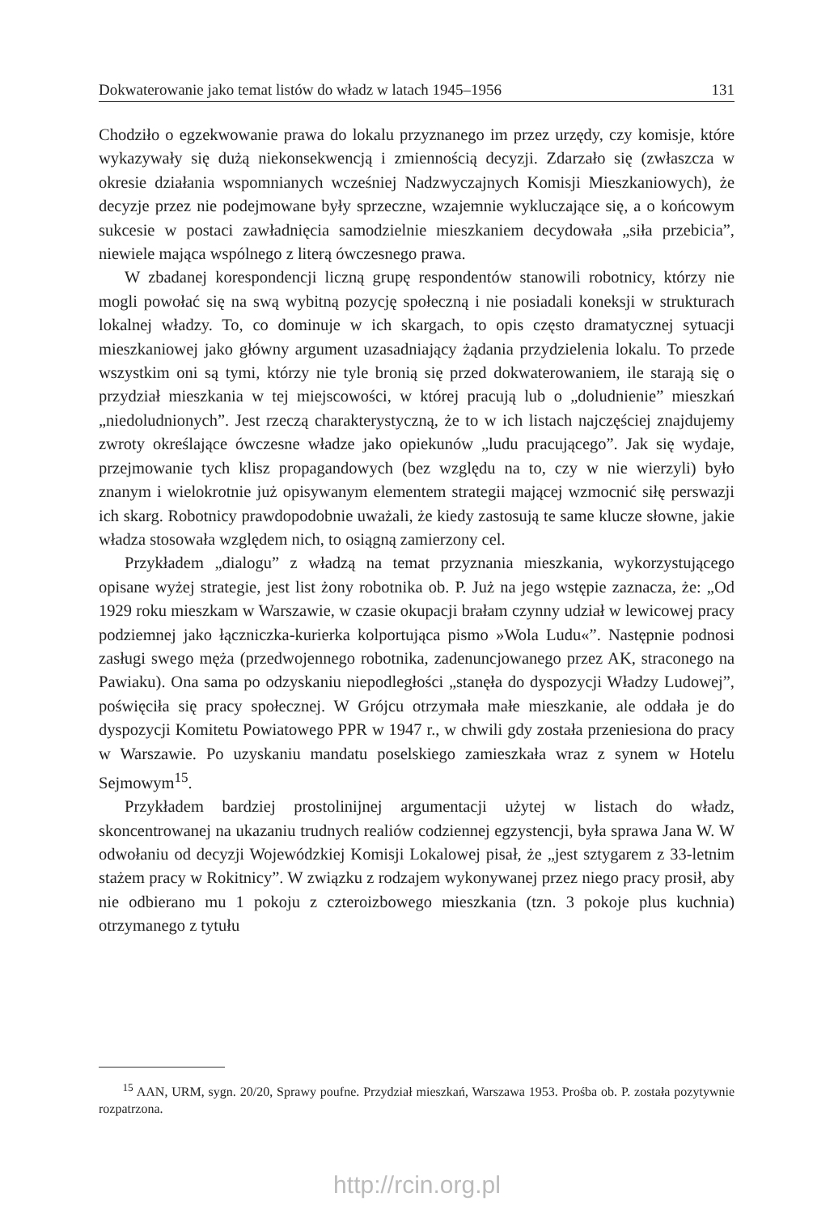Dokwaterowanie jako temat listów do władz w latach 1945–1956 131
Chodziło o egzekwowanie prawa do lokalu przyznanego im przez urzędy, czy komisje, które wykazywały się dużą niekonsekwencją i zmiennością decyzji. Zdarzało się (zwłaszcza w okresie działania wspomnianych wcześniej Nadzwyczajnych Komisji Mieszkaniowych), że decyzje przez nie podejmowane były sprzeczne, wzajemnie wykluczające się, a o końcowym sukcesie w postaci zawładnięcia samodzielnie mieszkaniem decydowała „siła przebicia”, niewiele mająca wspólnego z literą ówczesnego prawa.
W zbadanej korespondencji liczną grupę respondentów stanowili robotnicy, którzy nie mogli powołać się na swą wybitną pozycję społeczną i nie posiadali koneksji w strukturach lokalnej władzy. To, co dominuje w ich skargach, to opis często dramatycznej sytuacji mieszkaniowej jako główny argument uzasadniający żądania przydzielenia lokalu. To przede wszystkim oni są tymi, którzy nie tyle bronią się przed dokwaterowaniem, ile starają się o przydział mieszkania w tej miejscowości, w której pracują lub o „doludnienie” mieszkań „niedoludnionych”. Jest rzeczą charakterystyczną, że to w ich listach najczęściej znajdujemy zwroty określające ówczesne władze jako opiekunów „ludu pracującego”. Jak się wydaje, przejmowanie tych klisz propagandowych (bez względu na to, czy w nie wierzyli) było znanym i wielokrotnie już opisywanym elementem strategii mającej wzmocnić siłę perswazji ich skarg. Robotnicy prawdopodobnie uważali, że kiedy zastosują te same klucze słowne, jakie władza stosowała względem nich, to osiągną zamierzony cel.
Przykładem „dialogu” z władzą na temat przyznania mieszkania, wykorzystującego opisane wyżej strategie, jest list żony robotnika ob. P. Już na jego wstępie zaznacza, że: „Od 1929 roku mieszkam w Warszawie, w czasie okupacji brałam czynny udział w lewicowej pracy podziemnej jako łączniczka-kurierka kolportująca pismo »Wola Ludu«”. Następnie podnosi zasługi swego męża (przedwojennego robotnika, zadenuncjowanego przez AK, straconego na Pawiaku). Ona sama po odzyskaniu niepodległości „stanęła do dyspozycji Władzy Ludowej”, poświęciła się pracy społecznej. W Grójcu otrzymała małe mieszkanie, ale oddała je do dyspozycji Komitetu Powiatowego PPR w 1947 r., w chwili gdy została przeniesiona do pracy w Warszawie. Po uzyskaniu mandatu poselskiego zamieszkała wraz z synem w Hotelu Sejmowym<sup>15</sup>.
Przykładem bardziej prostolinijnej argumentacji użytej w listach do władz, skoncentrowanej na ukazaniu trudnych realiów codziennej egzystencji, była sprawa Jana W. W odwołaniu od decyzji Wojewódzkiej Komisji Lokalowej pisał, że „jest sztygarem z 33-letnim stażem pracy w Rokitnicy”. W związku z rodzajem wykonywanej przez niego pracy prosił, aby nie odbierano mu 1 pokoju z czteroizbowego mieszkania (tzn. 3 pokoje plus kuchnia) otrzymanego z tytułu
<sup>15</sup> AAN, URM, sygn. 20/20, Sprawy poufne. Przydział mieszkań, Warszawa 1953. Prośba ob. P. została pozytywnie rozpatrzona.
http://rcin.org.pl